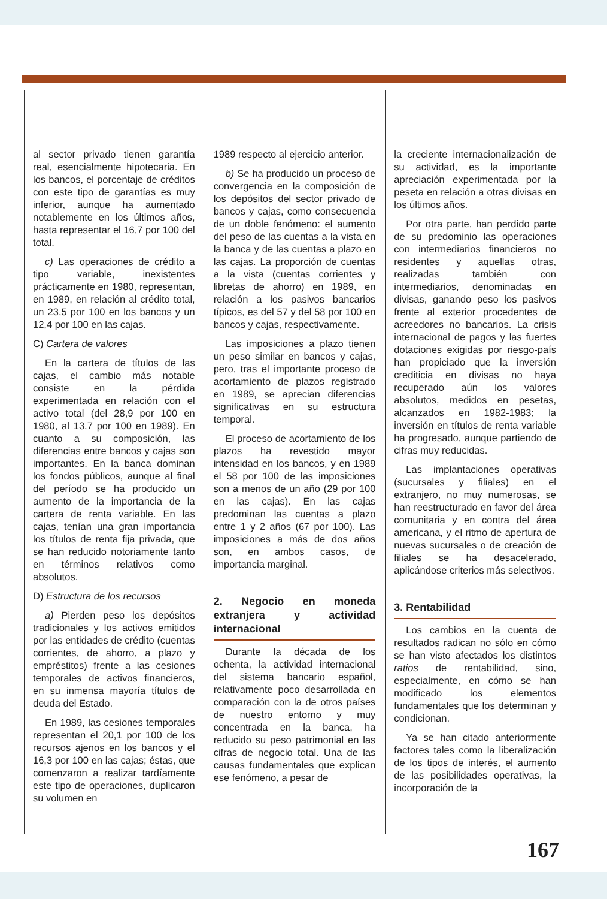al sector privado tienen garantía real, esencialmente hipotecaria. En los bancos, el porcentaje de créditos con este tipo de garantías es muy inferior, aunque ha aumentado notablemente en los últimos años, hasta representar el 16,7 por 100 del total.
c) Las operaciones de crédito a tipo variable, inexistentes prácticamente en 1980, representan, en 1989, en relación al crédito total, un 23,5 por 100 en los bancos y un 12,4 por 100 en las cajas.
C) Cartera de valores
En la cartera de títulos de las cajas, el cambio más notable consiste en la pérdida experimentada en relación con el activo total (del 28,9 por 100 en 1980, al 13,7 por 100 en 1989). En cuanto a su composición, las diferencias entre bancos y cajas son importantes. En la banca dominan los fondos públicos, aunque al final del período se ha producido un aumento de la importancia de la cartera de renta variable. En las cajas, tenían una gran importancia los títulos de renta fija privada, que se han reducido notoriamente tanto en términos relativos como absolutos.
D) Estructura de los recursos
a) Pierden peso los depósitos tradicionales y los activos emitidos por las entidades de crédito (cuentas corrientes, de ahorro, a plazo y empréstitos) frente a las cesiones temporales de activos financieros, en su inmensa mayoría títulos de deuda del Estado.
En 1989, las cesiones temporales representan el 20,1 por 100 de los recursos ajenos en los bancos y el 16,3 por 100 en las cajas; éstas, que comenzaron a realizar tardíamente este tipo de operaciones, duplicaron su volumen en
1989 respecto al ejercicio anterior.
b) Se ha producido un proceso de convergencia en la composición de los depósitos del sector privado de bancos y cajas, como consecuencia de un doble fenómeno: el aumento del peso de las cuentas a la vista en la banca y de las cuentas a plazo en las cajas. La proporción de cuentas a la vista (cuentas corrientes y libretas de ahorro) en 1989, en relación a los pasivos bancarios típicos, es del 57 y del 58 por 100 en bancos y cajas, respectivamente.
Las imposiciones a plazo tienen un peso similar en bancos y cajas, pero, tras el importante proceso de acortamiento de plazos registrado en 1989, se aprecian diferencias significativas en su estructura temporal.
El proceso de acortamiento de los plazos ha revestido mayor intensidad en los bancos, y en 1989 el 58 por 100 de las imposiciones son a menos de un año (29 por 100 en las cajas). En las cajas predominan las cuentas a plazo entre 1 y 2 años (67 por 100). Las imposiciones a más de dos años son, en ambos casos, de importancia marginal.
2. Negocio en moneda extranjera y actividad internacional
Durante la década de los ochenta, la actividad internacional del sistema bancario español, relativamente poco desarrollada en comparación con la de otros países de nuestro entorno y muy concentrada en la banca, ha reducido su peso patrimonial en las cifras de negocio total. Una de las causas fundamentales que explican ese fenómeno, a pesar de
la creciente internacionalización de su actividad, es la importante apreciación experimentada por la peseta en relación a otras divisas en los últimos años.
Por otra parte, han perdido parte de su predominio las operaciones con intermediarios financieros no residentes y aquellas otras, realizadas también con intermediarios, denominadas en divisas, ganando peso los pasivos frente al exterior procedentes de acreedores no bancarios. La crisis internacional de pagos y las fuertes dotaciones exigidas por riesgo-país han propiciado que la inversión crediticia en divisas no haya recuperado aún los valores absolutos, medidos en pesetas, alcanzados en 1982-1983; la inversión en títulos de renta variable ha progresado, aunque partiendo de cifras muy reducidas.
Las implantaciones operativas (sucursales y filiales) en el extranjero, no muy numerosas, se han reestructurado en favor del área comunitaria y en contra del área americana, y el ritmo de apertura de nuevas sucursales o de creación de filiales se ha desacelerado, aplicándose criterios más selectivos.
3. Rentabilidad
Los cambios en la cuenta de resultados radican no sólo en cómo se han visto afectados los distintos ratios de rentabilidad, sino, especialmente, en cómo se han modificado los elementos fundamentales que los determinan y condicionan.
Ya se han citado anteriormente factores tales como la liberalización de los tipos de interés, el aumento de las posibilidades operativas, la incorporación de la
167